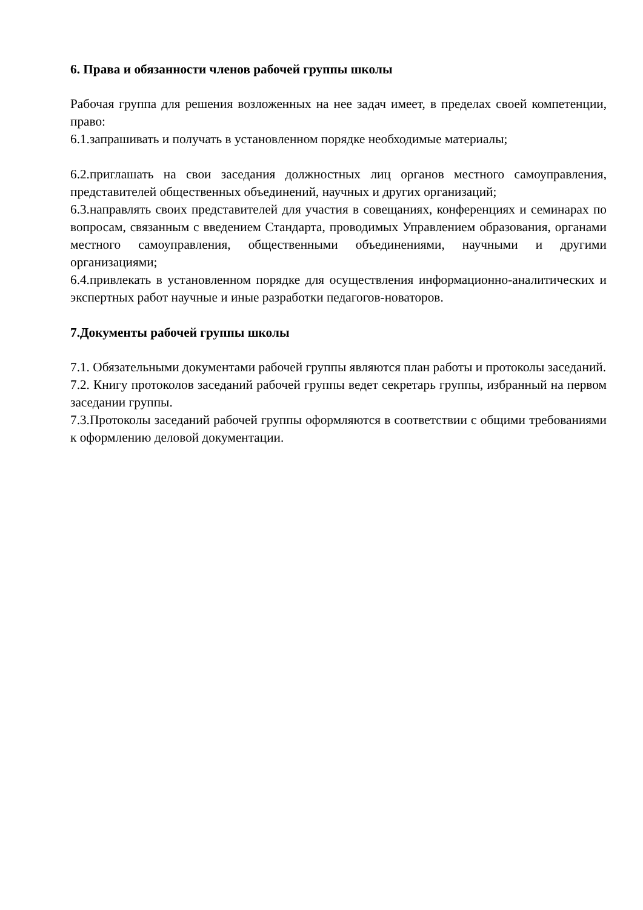6. Права и обязанности членов рабочей группы школы
Рабочая группа для решения возложенных на нее задач имеет, в пределах своей компетенции, право:
6.1.запрашивать и получать в установленном порядке необходимые материалы;
6.2.приглашать на свои заседания должностных лиц органов местного самоуправления, представителей общественных объединений, научных и других организаций;
6.3.направлять своих представителей для участия в совещаниях, конференциях и семинарах по вопросам, связанным с введением Стандарта, проводимых Управлением образования, органами местного самоуправления, общественными объединениями, научными и другими организациями;
6.4.привлекать в установленном порядке для осуществления информационно-аналитических и экспертных работ научные и иные разработки педагогов-новаторов.
7.Документы рабочей группы школы
7.1. Обязательными документами рабочей группы являются план работы и протоколы заседаний.
7.2. Книгу протоколов заседаний рабочей группы ведет секретарь группы, избранный на первом заседании группы.
7.3.Протоколы заседаний рабочей группы оформляются в соответствии с общими требованиями к оформлению деловой документации.